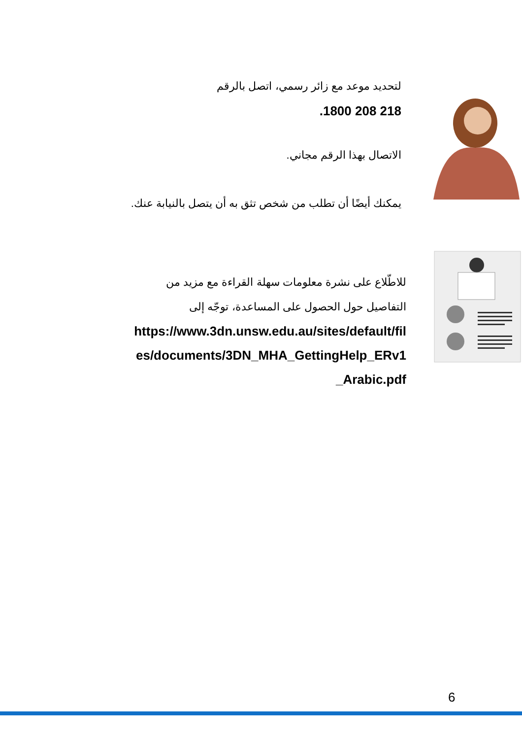لتحديد موعد مع زائر رسمي، اتصل بالرقم
.1800 208 218
الاتصال بهذا الرقم مجاني.
يمكنك أيضًا أن تطلب من شخص تثق به أن يتصل بالنيابة عنك.
للاطّلاع على نشرة معلومات سهلة القراءة مع مزيد من التفاصيل حول الحصول على المساعدة، توجّه إلى
https://www.3dn.unsw.edu.au/sites/default/files/documents/3DN_MHA_GettingHelp_ERv1_Arabic.pdf
6